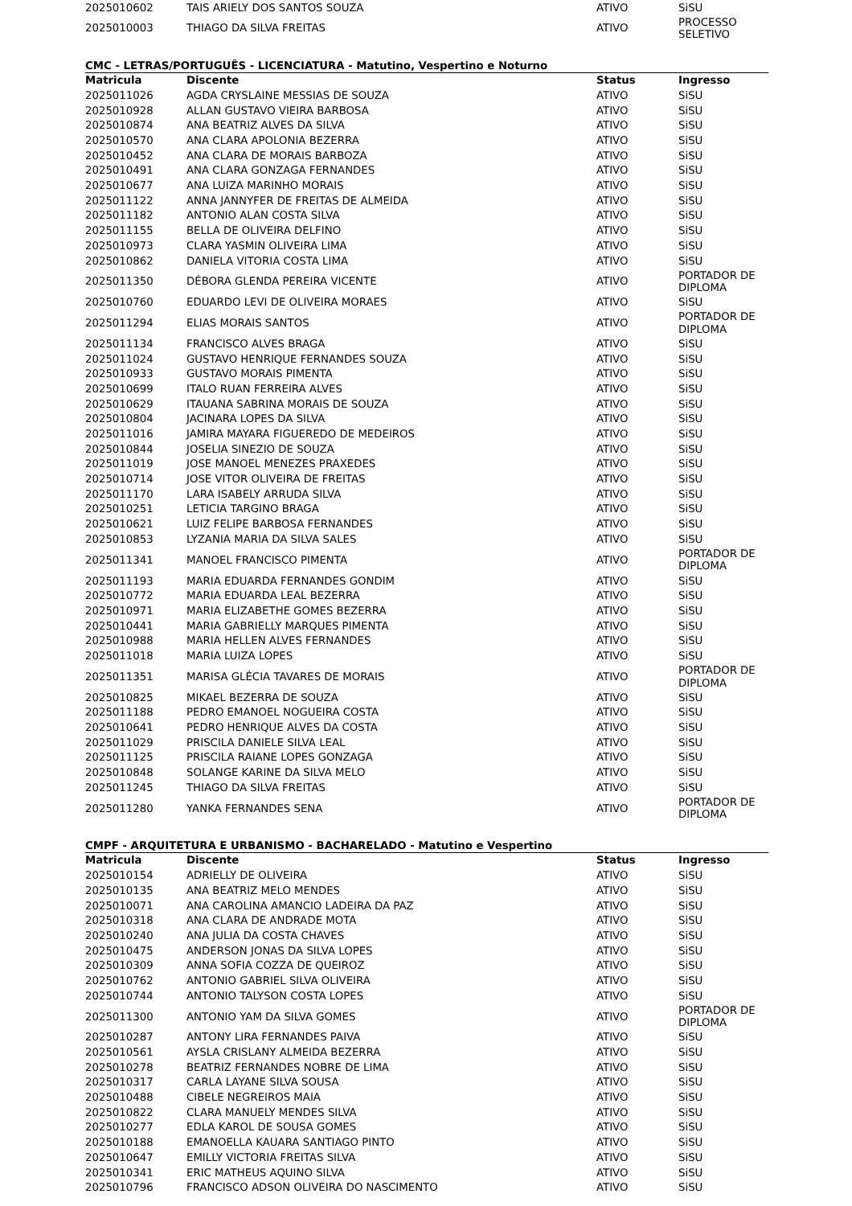| 2025010602 | TAIS ARIELY DOS SANTOS SOUZA | ATIVO | SiSU |
| 2025010003 | THIAGO DA SILVA FREITAS | ATIVO | PROCESSO SELETIVO |
CMC - LETRAS/PORTUGUÊS - LICENCIATURA - Matutino, Vespertino e Noturno
| Matricula | Discente | Status | Ingresso |
| --- | --- | --- | --- |
| 2025011026 | AGDA CRYSLAINE MESSIAS DE SOUZA | ATIVO | SiSU |
| 2025010928 | ALLAN GUSTAVO VIEIRA BARBOSA | ATIVO | SiSU |
| 2025010874 | ANA BEATRIZ ALVES DA SILVA | ATIVO | SiSU |
| 2025010570 | ANA CLARA APOLONIA BEZERRA | ATIVO | SiSU |
| 2025010452 | ANA CLARA DE MORAIS BARBOZA | ATIVO | SiSU |
| 2025010491 | ANA CLARA GONZAGA FERNANDES | ATIVO | SiSU |
| 2025010677 | ANA LUIZA MARINHO MORAIS | ATIVO | SiSU |
| 2025011122 | ANNA JANNYFER DE FREITAS DE ALMEIDA | ATIVO | SiSU |
| 2025011182 | ANTONIO ALAN COSTA SILVA | ATIVO | SiSU |
| 2025011155 | BELLA DE OLIVEIRA DELFINO | ATIVO | SiSU |
| 2025010973 | CLARA YASMIN OLIVEIRA LIMA | ATIVO | SiSU |
| 2025010862 | DANIELA VITORIA COSTA LIMA | ATIVO | SiSU |
| 2025011350 | DÉBORA GLENDA PEREIRA VICENTE | ATIVO | PORTADOR DE DIPLOMA |
| 2025010760 | EDUARDO LEVI DE OLIVEIRA MORAES | ATIVO | SiSU |
| 2025011294 | ELIAS MORAIS SANTOS | ATIVO | PORTADOR DE DIPLOMA |
| 2025011134 | FRANCISCO ALVES BRAGA | ATIVO | SiSU |
| 2025011024 | GUSTAVO HENRIQUE FERNANDES SOUZA | ATIVO | SiSU |
| 2025010933 | GUSTAVO MORAIS PIMENTA | ATIVO | SiSU |
| 2025010699 | ITALO RUAN FERREIRA ALVES | ATIVO | SiSU |
| 2025010629 | ITAUANA SABRINA MORAIS DE SOUZA | ATIVO | SiSU |
| 2025010804 | JACINARA LOPES DA SILVA | ATIVO | SiSU |
| 2025011016 | JAMIRA MAYARA FIGUEREDO DE MEDEIROS | ATIVO | SiSU |
| 2025010844 | JOSELIA SINEZIO DE SOUZA | ATIVO | SiSU |
| 2025011019 | JOSE MANOEL MENEZES PRAXEDES | ATIVO | SiSU |
| 2025010714 | JOSE VITOR OLIVEIRA DE FREITAS | ATIVO | SiSU |
| 2025011170 | LARA ISABELY ARRUDA SILVA | ATIVO | SiSU |
| 2025010251 | LETICIA TARGINO BRAGA | ATIVO | SiSU |
| 2025010621 | LUIZ FELIPE BARBOSA FERNANDES | ATIVO | SiSU |
| 2025010853 | LYZANIA MARIA DA SILVA SALES | ATIVO | SiSU |
| 2025011341 | MANOEL FRANCISCO PIMENTA | ATIVO | PORTADOR DE DIPLOMA |
| 2025011193 | MARIA EDUARDA FERNANDES GONDIM | ATIVO | SiSU |
| 2025010772 | MARIA EDUARDA LEAL BEZERRA | ATIVO | SiSU |
| 2025010971 | MARIA ELIZABETHE GOMES BEZERRA | ATIVO | SiSU |
| 2025010441 | MARIA GABRIELLY MARQUES PIMENTA | ATIVO | SiSU |
| 2025010988 | MARIA HELLEN ALVES FERNANDES | ATIVO | SiSU |
| 2025011018 | MARIA LUIZA LOPES | ATIVO | SiSU |
| 2025011351 | MARISA GLÉCIA TAVARES DE MORAIS | ATIVO | PORTADOR DE DIPLOMA |
| 2025010825 | MIKAEL BEZERRA DE SOUZA | ATIVO | SiSU |
| 2025011188 | PEDRO EMANOEL NOGUEIRA COSTA | ATIVO | SiSU |
| 2025010641 | PEDRO HENRIQUE ALVES DA COSTA | ATIVO | SiSU |
| 2025011029 | PRISCILA DANIELE SILVA LEAL | ATIVO | SiSU |
| 2025011125 | PRISCILA RAIANE LOPES GONZAGA | ATIVO | SiSU |
| 2025010848 | SOLANGE KARINE DA SILVA MELO | ATIVO | SiSU |
| 2025011245 | THIAGO DA SILVA FREITAS | ATIVO | SiSU |
| 2025011280 | YANKA FERNANDES SENA | ATIVO | PORTADOR DE DIPLOMA |
CMPF - ARQUITETURA E URBANISMO - BACHARELADO - Matutino e Vespertino
| Matricula | Discente | Status | Ingresso |
| --- | --- | --- | --- |
| 2025010154 | ADRIELLY DE OLIVEIRA | ATIVO | SiSU |
| 2025010135 | ANA BEATRIZ MELO MENDES | ATIVO | SiSU |
| 2025010071 | ANA CAROLINA AMANCIO LADEIRA DA PAZ | ATIVO | SiSU |
| 2025010318 | ANA CLARA DE ANDRADE MOTA | ATIVO | SiSU |
| 2025010240 | ANA JULIA DA COSTA CHAVES | ATIVO | SiSU |
| 2025010475 | ANDERSON JONAS DA SILVA LOPES | ATIVO | SiSU |
| 2025010309 | ANNA SOFIA COZZA DE QUEIROZ | ATIVO | SiSU |
| 2025010762 | ANTONIO GABRIEL SILVA OLIVEIRA | ATIVO | SiSU |
| 2025010744 | ANTONIO TALYSON COSTA LOPES | ATIVO | SiSU |
| 2025011300 | ANTONIO YAM DA SILVA GOMES | ATIVO | PORTADOR DE DIPLOMA |
| 2025010287 | ANTONY LIRA FERNANDES PAIVA | ATIVO | SiSU |
| 2025010561 | AYSLA CRISLANY ALMEIDA BEZERRA | ATIVO | SiSU |
| 2025010278 | BEATRIZ FERNANDES NOBRE DE LIMA | ATIVO | SiSU |
| 2025010317 | CARLA LAYANE SILVA SOUSA | ATIVO | SiSU |
| 2025010488 | CIBELE NEGREIROS MAIA | ATIVO | SiSU |
| 2025010822 | CLARA MANUELY MENDES SILVA | ATIVO | SiSU |
| 2025010277 | EDLA KAROL DE SOUSA GOMES | ATIVO | SiSU |
| 2025010188 | EMANOELLA KAUARA SANTIAGO PINTO | ATIVO | SiSU |
| 2025010647 | EMILLY VICTORIA FREITAS SILVA | ATIVO | SiSU |
| 2025010341 | ERIC MATHEUS AQUINO SILVA | ATIVO | SiSU |
| 2025010796 | FRANCISCO ADSON OLIVEIRA DO NASCIMENTO | ATIVO | SiSU |